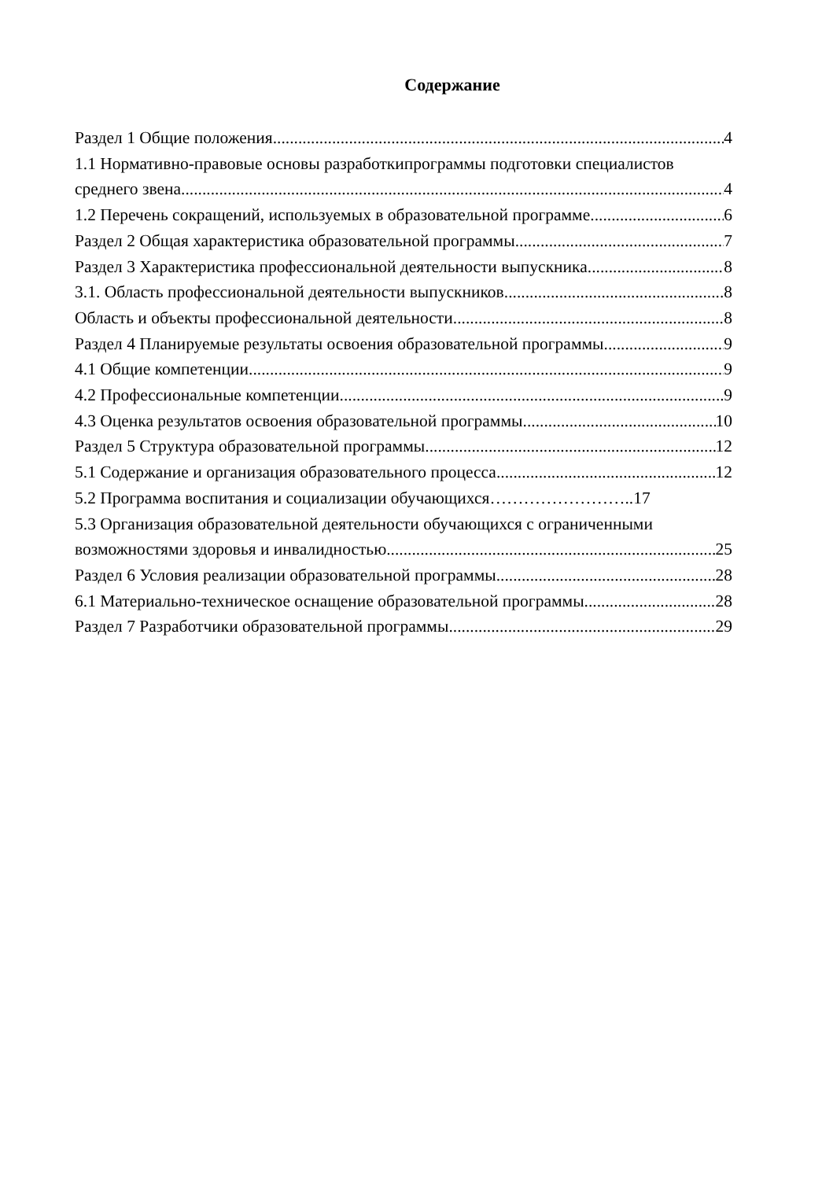Содержание
Раздел 1 Общие положения 4
1.1 Нормативно-правовые основы разработкипрограммы подготовки специалистов
среднего звена 4
1.2 Перечень сокращений, используемых в образовательной программе 6
Раздел 2 Общая характеристика образовательной программы 7
Раздел 3 Характеристика профессиональной деятельности выпускника 8
3.1. Область профессиональной деятельности выпускников 8
Область и объекты профессиональной деятельности 8
Раздел 4 Планируемые результаты освоения образовательной программы 9
4.1 Общие компетенции 9
4.2 Профессиональные компетенции 9
4.3 Оценка результатов освоения образовательной программы 10
Раздел 5 Структура образовательной программы 12
5.1 Содержание и организация образовательного процесса 12
5.2 Программа воспитания и социализации обучающихся……………………..17
5.3 Организация образовательной деятельности обучающихся с ограниченными
возможностями здоровья и инвалидностью 25
Раздел 6 Условия реализации образовательной программы 28
6.1 Материально-техническое оснащение образовательной программы 28
Раздел 7 Разработчики образовательной программы 29